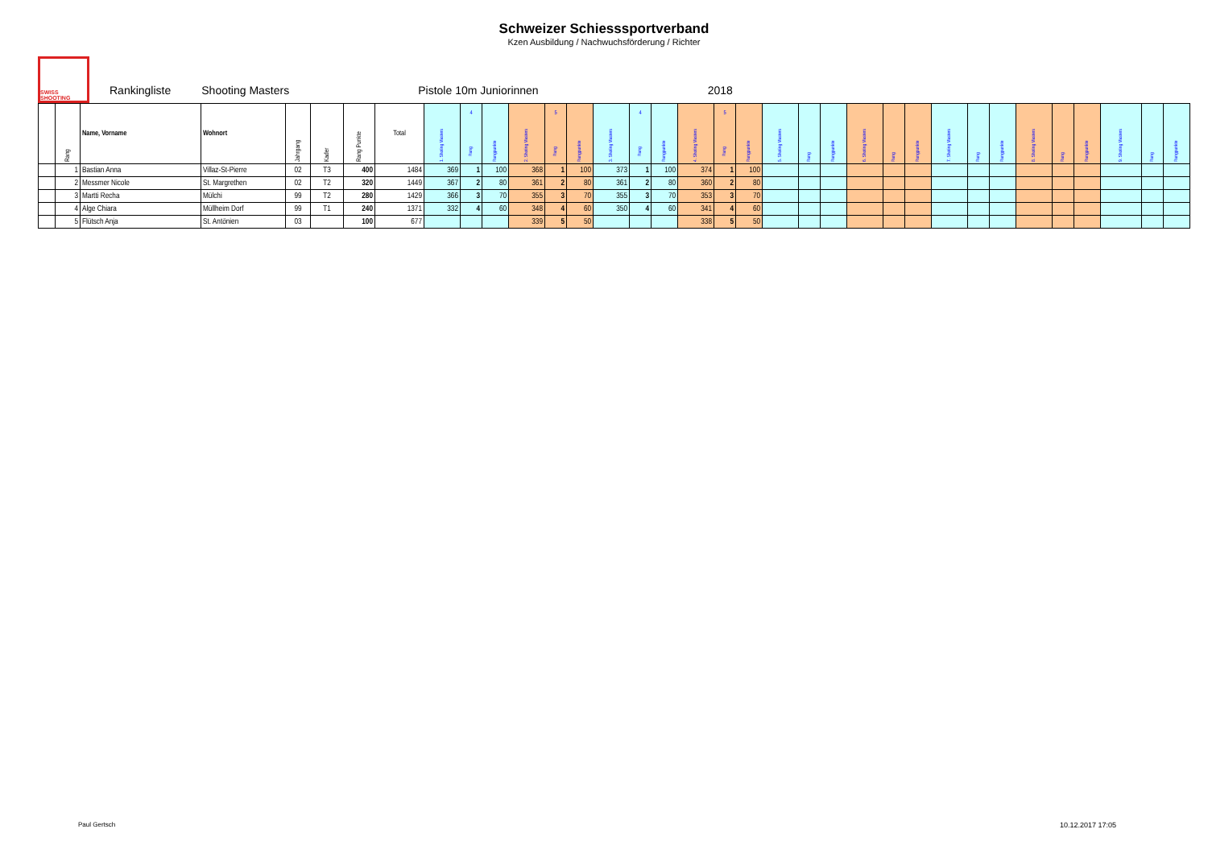Schweizer Schiesssportverband
Kzen Ausbildung / Nachwuchsförderung / Richter
SWISS SHOOTING
Rankingliste Shooting Masters Pistole 10m Juniorinnen 2018
| | Rang | Name, Vorname | Wohnort | Jahrgang | Kader | Rang Punkte | Total | 1. Shoting Masters | 4 Rang | Rangpunkte | 2. Shoting Masters | 5 Rang | Rangpunkte | 3. Shoting Masters | 4 Rang | Rangpunkte | 4. Shoting Masters | 5 Rang | Rangpunkte | 5. Shoting Masters | Rang | Rangpunkte | 6. Shoting Masters | Rang | Rangpunkte | 7. Shoting Masters | Rang | Rangpunkte | 8. Shoting Masters | Rang | Rangpunkte | 9. Shoting Masters | Rang | Rangpunkte |
| --- | --- | --- | --- | --- | --- | --- | --- | --- | --- | --- | --- | --- | --- | --- | --- | --- | --- | --- | --- | --- | --- | --- | --- | --- | --- | --- | --- | --- | --- | --- | --- | --- | --- | --- |
| | 1 | Bastian Anna | Villaz-St-Pierre | 02 | T3 | 400 | 1484 | 369 | 1 | 100 | 368 | 1 | 100 | 373 | 1 | 100 | 374 | 1 | 100 | | | | | | | | | | | | | | | |
| | 2 | Messmer Nicole | St. Margrethen | 02 | T2 | 320 | 1449 | 367 | 2 | 80 | 361 | 2 | 80 | 361 | 2 | 80 | 360 | 2 | 80 | | | | | | | | | | | | | | | |
| | 3 | Martti Recha | Mülchi | 99 | T2 | 280 | 1429 | 366 | 3 | 70 | 355 | 3 | 70 | 355 | 3 | 70 | 353 | 3 | 70 | | | | | | | | | | | | | | | |
| | 4 | Alge Chiara | Müllheim Dorf | 99 | T1 | 240 | 1371 | 332 | 4 | 60 | 348 | 4 | 60 | 350 | 4 | 60 | 341 | 4 | 60 | | | | | | | | | | | | | | | |
| | 5 | Flütsch Anja | St. Antönien | 03 | | 100 | 677 | | | | 339 | 5 | 50 | | | | 338 | 5 | 50 | | | | | | | | | | | | | | | |
Paul Gertsch 10.12.2017 17:05